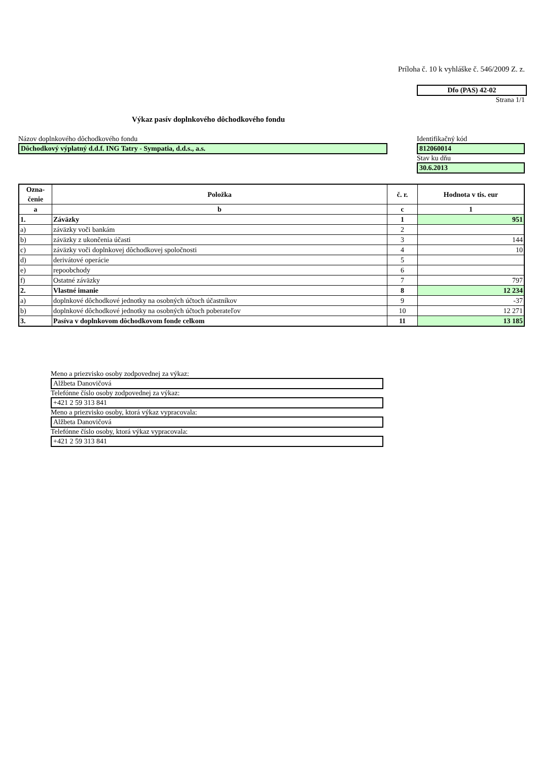Príloha č. 10 k vyhláške č. 546/2009 Z. z.
Dfo (PAS) 42-02
Strana 1/1
Výkaz pasív doplnkového dôchodkového fondu
Názov doplnkového dôchodkového fondu
Dôchodkový výplatný d.d.f. ING Tatry - Sympatia, d.d.s., a.s.
Identifikačný kód
812060014
Stav ku dňu
30.6.2013
| Ozna- čenie | Položka | č. r. | Hodnota v tis. eur |
| --- | --- | --- | --- |
| a | b | c | 1 |
| 1. | Záväzky | 1 | 951 |
| a) | záväzky voči bankám | 2 | |
| b) | záväzky z ukončenia účasti | 3 | 144 |
| c) | záväzky voči doplnkovej dôchodkovej spoločnosti | 4 | 10 |
| d) | derivátové operácie | 5 | |
| e) | repoobchody | 6 | |
| f) | Ostatné záväzky | 7 | 797 |
| 2. | Vlastné imanie | 8 | 12 234 |
| a) | doplnkové dôchodkové jednotky na osobných účtoch účastníkov | 9 | -37 |
| b) | doplnkové dôchodkové jednotky na osobných účtoch poberateľov | 10 | 12 271 |
| 3. | Pasíva v doplnkovom dôchodkovom fonde celkom | 11 | 13 185 |
Meno a priezvisko osoby zodpovednej za výkaz:
Alžbeta Danovičová
Telefónne číslo osoby zodpovednej za výkaz:
+421 2 59 313 841
Meno a priezvisko osoby, ktorá výkaz vypracovala:
Alžbeta Danovičová
Telefónne číslo osoby, ktorá výkaz vypracovala:
+421 2 59 313 841